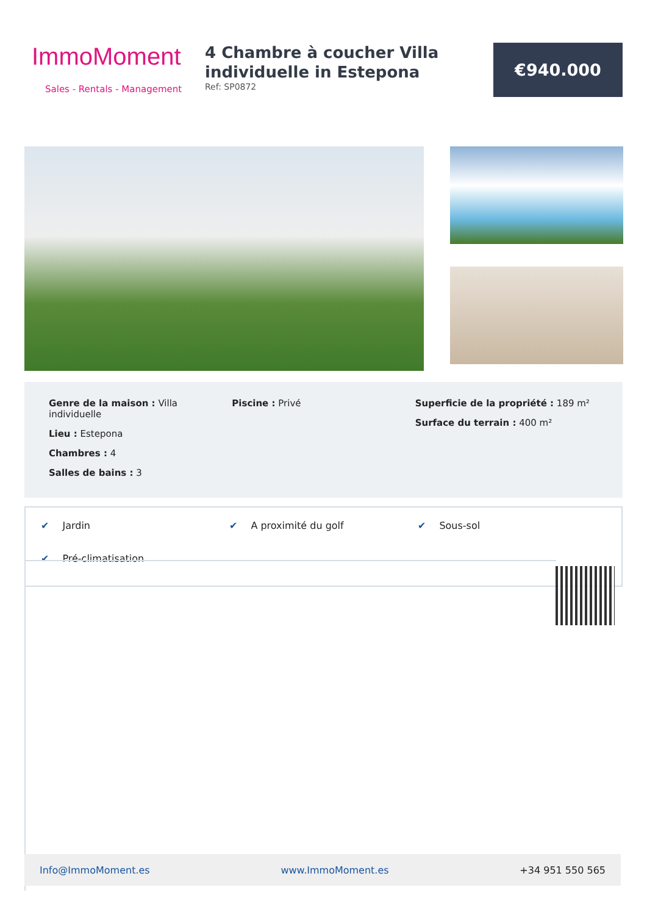ImmoMoment
Sales - Rentals - Management
4 Chambre à coucher Villa individuelle in Estepona
Ref: SP0872
€940.000
Genre de la maison : Villa individuelle
Lieu : Estepona
Chambres : 4
Salles de bains : 3
Piscine : Privé Superficie de la propriété : 189 m²
Surface du terrain : 400 m²
✔ Jardin
✔ A proximité du golf
✔ Sous-sol
✔ Pré-climatisation
Info@ImmoMoment.es www.ImmoMoment.es +34 951 550 565